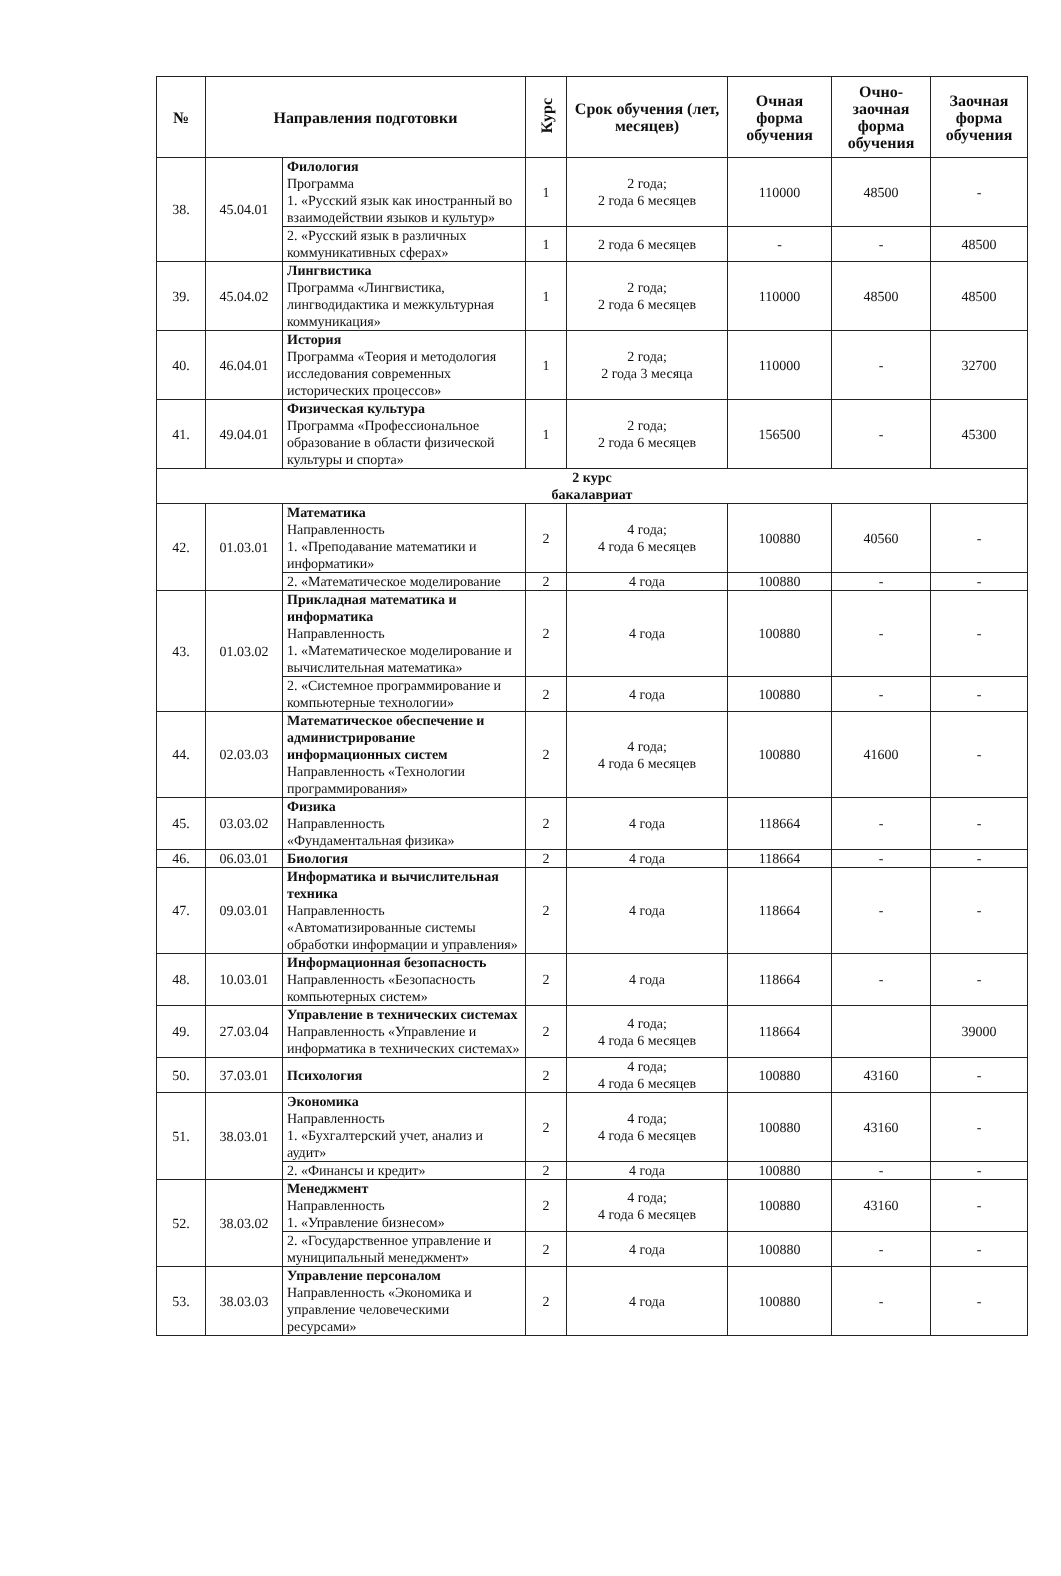| № | Направления подготовки | | Курс | Срок обучения (лет, месяцев) | Очная форма обучения | Очно-заочная форма обучения | Заочная форма обучения |
| --- | --- | --- | --- | --- | --- | --- | --- |
| 38. | 45.04.01 | Филология Программа 1. «Русский язык как иностранный во взаимодействии языков и культур» | 1 | 2 года; 2 года 6 месяцев | 110000 | 48500 | - |
| | | 2. «Русский язык в различных коммуникативных сферах» | 1 | 2 года 6 месяцев | - | - | 48500 |
| 39. | 45.04.02 | Лингвистика Программа «Лингвистика, лингводидактика и межкультурная коммуникация» | 1 | 2 года; 2 года 6 месяцев | 110000 | 48500 | 48500 |
| 40. | 46.04.01 | История Программа «Теория и методология исследования современных исторических процессов» | 1 | 2 года; 2 года 3 месяца | 110000 | - | 32700 |
| 41. | 49.04.01 | Физическая культура Программа «Профессиональное образование в области физической культуры и спорта» | 1 | 2 года; 2 года 6 месяцев | 156500 | - | 45300 |
| 2 курс бакалавриат | | | | | | | |
| 42. | 01.03.01 | Математика Направленность 1. «Преподавание математики и информатики» | 2 | 4 года; 4 года 6 месяцев | 100880 | 40560 | - |
| | | 2. «Математическое моделирование | 2 | 4 года | 100880 | - | - |
| 43. | 01.03.02 | Прикладная математика и информатика Направленность 1. «Математическое моделирование и вычислительная математика» | 2 | 4 года | 100880 | - | - |
| | | 2. «Системное программирование и компьютерные технологии» | 2 | 4 года | 100880 | - | - |
| 44. | 02.03.03 | Математическое обеспечение и администрирование информационных систем Направленность «Технологии программирования» | 2 | 4 года; 4 года 6 месяцев | 100880 | 41600 | - |
| 45. | 03.03.02 | Физика Направленность «Фундаментальная физика» | 2 | 4 года | 118664 | - | - |
| 46. | 06.03.01 | Биология | 2 | 4 года | 118664 | - | - |
| 47. | 09.03.01 | Информатика и вычислительная техника Направленность «Автоматизированные системы обработки информации и управления» | 2 | 4 года | 118664 | - | - |
| 48. | 10.03.01 | Информационная безопасность Направленность «Безопасность компьютерных систем» | 2 | 4 года | 118664 | - | - |
| 49. | 27.03.04 | Управление в технических системах Направленность «Управление и информатика в технических системах» | 2 | 4 года; 4 года 6 месяцев | 118664 | | 39000 |
| 50. | 37.03.01 | Психология | 2 | 4 года; 4 года 6 месяцев | 100880 | 43160 | - |
| 51. | 38.03.01 | Экономика Направленность 1. «Бухгалтерский учет, анализ и аудит» | 2 | 4 года; 4 года 6 месяцев | 100880 | 43160 | - |
| | | 2. «Финансы и кредит» | 2 | 4 года | 100880 | - | - |
| 52. | 38.03.02 | Менеджмент Направленность 1. «Управление бизнесом» | 2 | 4 года; 4 года 6 месяцев | 100880 | 43160 | - |
| | | 2. «Государственное управление и муниципальный менеджмент» | 2 | 4 года | 100880 | - | - |
| 53. | 38.03.03 | Управление персоналом Направленность «Экономика и управление человеческими ресурсами» | 2 | 4 года | 100880 | - | - |